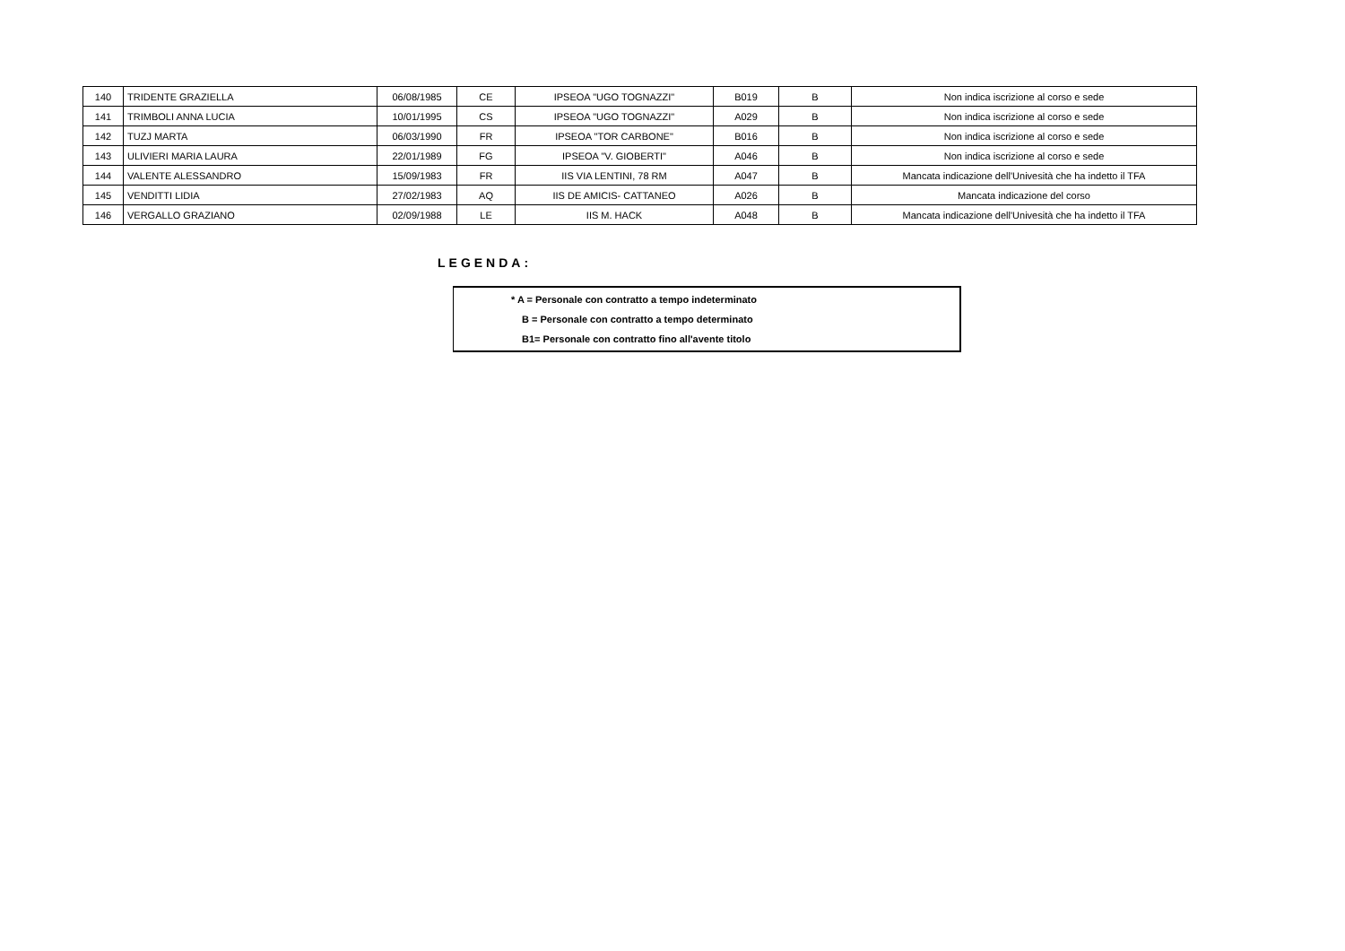| 140 | TRIDENTE GRAZIELLA | 06/08/1985 | CE | IPSEOA "UGO TOGNAZZI" | B019 | B | Non indica iscrizione al corso e sede |
| 141 | TRIMBOLI ANNA LUCIA | 10/01/1995 | CS | IPSEOA "UGO TOGNAZZI" | A029 | B | Non indica iscrizione al corso e sede |
| 142 | TUZJ MARTA | 06/03/1990 | FR | IPSEOA "TOR CARBONE" | B016 | B | Non indica iscrizione al corso e sede |
| 143 | ULIVIERI MARIA LAURA | 22/01/1989 | FG | IPSEOA "V. GIOBERTI" | A046 | B | Non indica iscrizione al corso e sede |
| 144 | VALENTE ALESSANDRO | 15/09/1983 | FR | IIS VIA LENTINI, 78 RM | A047 | B | Mancata indicazione dell'Univesità che ha indetto il TFA |
| 145 | VENDITTI LIDIA | 27/02/1983 | AQ | IIS DE AMICIS- CATTANEO | A026 | B | Mancata indicazione del corso |
| 146 | VERGALLO GRAZIANO | 02/09/1988 | LE | IIS M. HACK | A048 | B | Mancata indicazione dell'Univesità che ha indetto il TFA |
LEGENDA:
* A = Personale con contratto a tempo indeterminato
B = Personale con contratto a tempo determinato
B1= Personale con contratto fino all'avente titolo